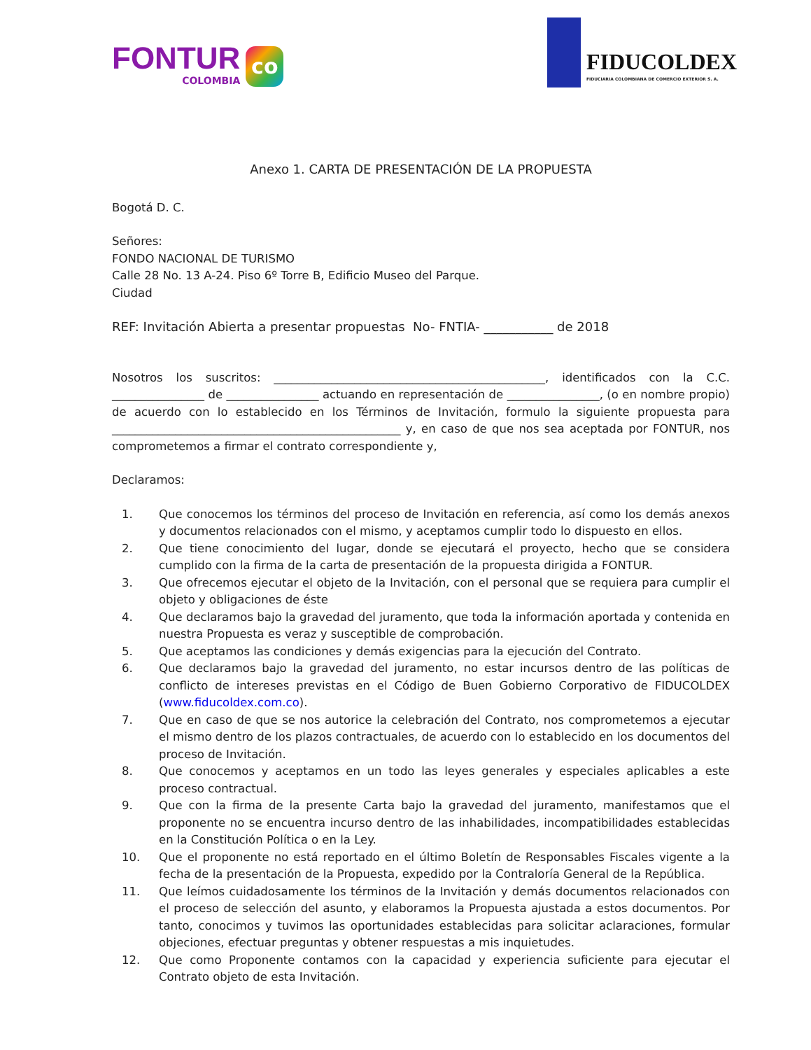FONTUR
COLOMBIA
co
FIDUCOLDEX
FIDUCIARIA COLOMBIANA DE COMERCIO EXTERIOR S. A.
Anexo 1. CARTA DE PRESENTACIÓN DE LA PROPUESTA
Bogotá D. C.
Señores:
FONDO NACIONAL DE TURISMO
Calle 28 No. 13 A-24. Piso 6º Torre B, Edificio Museo del Parque.
Ciudad
REF: Invitación Abierta a presentar propuestas No- FNTIA- ___________ de 2018
Nosotros los suscritos: _______________________________________________, identificados con la C.C. ________________ de ________________ actuando en representación de ________________, (o en nombre propio) de acuerdo con lo establecido en los Términos de Invitación, formulo la siguiente propuesta para __________________________________________________ y, en caso de que nos sea aceptada por FONTUR, nos comprometemos a firmar el contrato correspondiente y,
Declaramos:
1. Que conocemos los términos del proceso de Invitación en referencia, así como los demás anexos y documentos relacionados con el mismo, y aceptamos cumplir todo lo dispuesto en ellos.
2. Que tiene conocimiento del lugar, donde se ejecutará el proyecto, hecho que se considera cumplido con la firma de la carta de presentación de la propuesta dirigida a FONTUR.
3. Que ofrecemos ejecutar el objeto de la Invitación, con el personal que se requiera para cumplir el objeto y obligaciones de éste
4. Que declaramos bajo la gravedad del juramento, que toda la información aportada y contenida en nuestra Propuesta es veraz y susceptible de comprobación.
5. Que aceptamos las condiciones y demás exigencias para la ejecución del Contrato.
6. Que declaramos bajo la gravedad del juramento, no estar incursos dentro de las políticas de conflicto de intereses previstas en el Código de Buen Gobierno Corporativo de FIDUCOLDEX (www.fiducoldex.com.co).
7. Que en caso de que se nos autorice la celebración del Contrato, nos comprometemos a ejecutar el mismo dentro de los plazos contractuales, de acuerdo con lo establecido en los documentos del proceso de Invitación.
8. Que conocemos y aceptamos en un todo las leyes generales y especiales aplicables a este proceso contractual.
9. Que con la firma de la presente Carta bajo la gravedad del juramento, manifestamos que el proponente no se encuentra incurso dentro de las inhabilidades, incompatibilidades establecidas en la Constitución Política o en la Ley.
10. Que el proponente no está reportado en el último Boletín de Responsables Fiscales vigente a la fecha de la presentación de la Propuesta, expedido por la Contraloría General de la República.
11. Que leímos cuidadosamente los términos de la Invitación y demás documentos relacionados con el proceso de selección del asunto, y elaboramos la Propuesta ajustada a estos documentos. Por tanto, conocimos y tuvimos las oportunidades establecidas para solicitar aclaraciones, formular objeciones, efectuar preguntas y obtener respuestas a mis inquietudes.
12. Que como Proponente contamos con la capacidad y experiencia suficiente para ejecutar el Contrato objeto de esta Invitación.